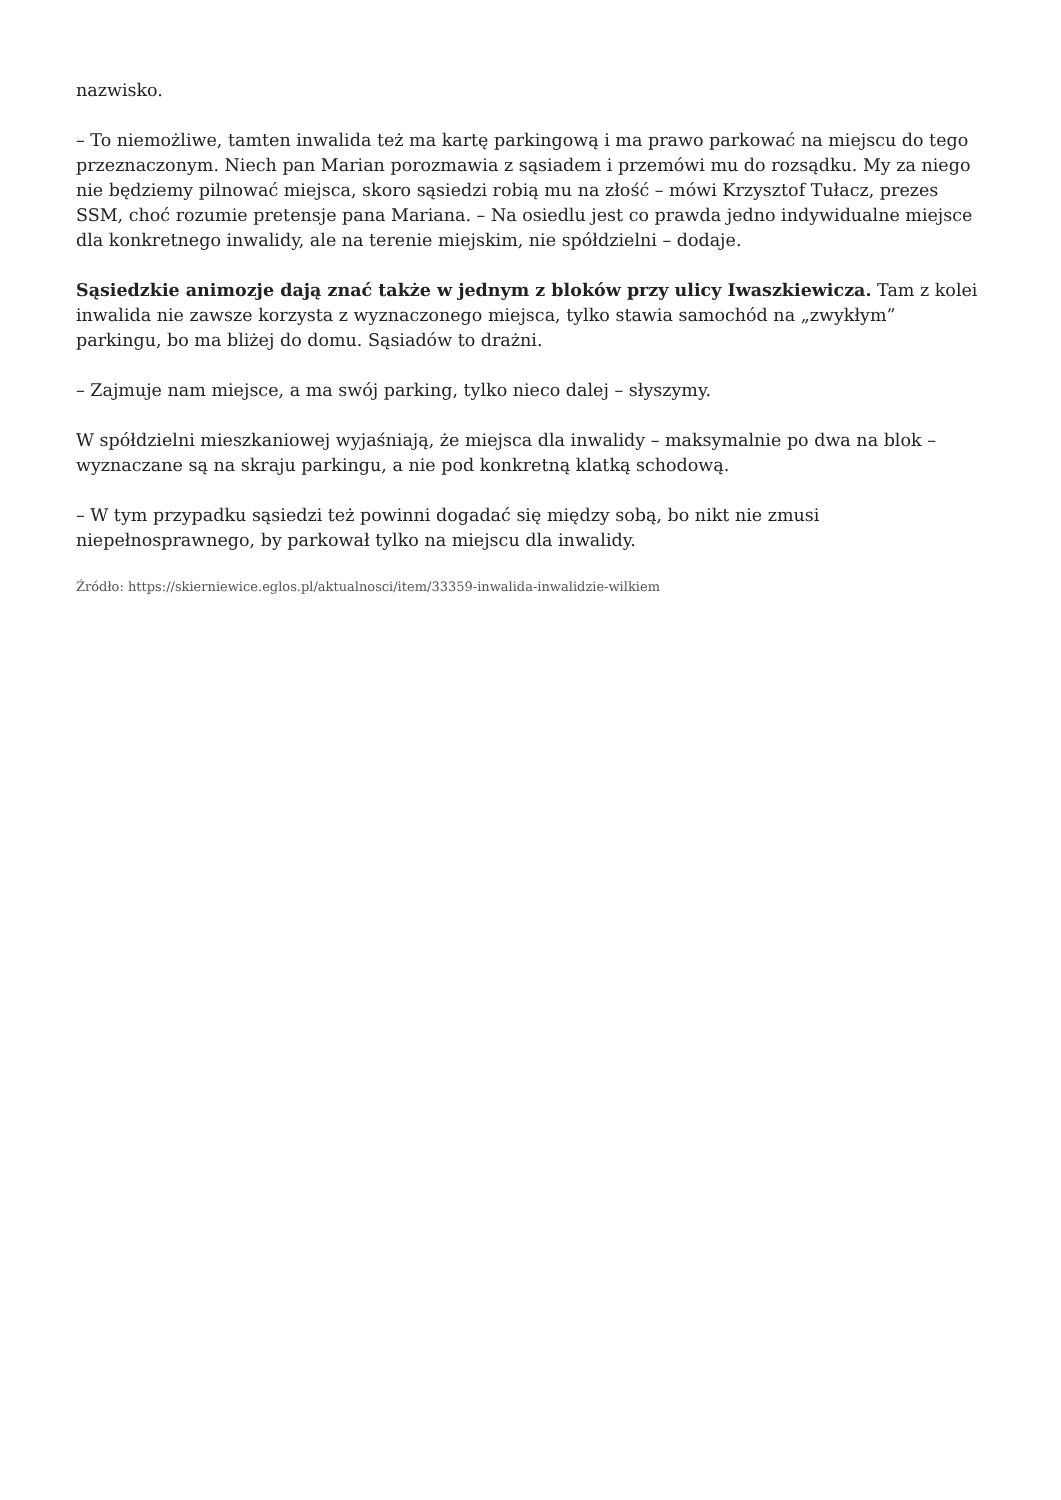nazwisko.
– To niemożliwe, tamten inwalida też ma kartę parkingową i ma prawo parkować na miejscu do tego przeznaczonym. Niech pan Marian porozmawia z sąsiadem i przemówi mu do rozsądku. My za niego nie będziemy pilnować miejsca, skoro sąsiedzi robią mu na złość – mówi Krzysztof Tułacz, prezes SSM, choć rozumie pretensje pana Mariana. – Na osiedlu jest co prawda jedno indywidualne miejsce dla konkretnego inwalidy, ale na terenie miejskim, nie spółdzielni – dodaje.
Sąsiedzkie animozje dają znać także w jednym z bloków przy ulicy Iwaszkiewicza. Tam z kolei inwalida nie zawsze korzysta z wyznaczonego miejsca, tylko stawia samochód na „zwykłym” parkingu, bo ma bliżej do domu. Sąsiadów to drażni.
– Zajmuje nam miejsce, a ma swój parking, tylko nieco dalej – słyszymy.
W spółdzielni mieszkaniowej wyjaśniają, że miejsca dla inwalidy – maksymalnie po dwa na blok – wyznaczane są na skraju parkingu, a nie pod konkretną klatką schodową.
– W tym przypadku sąsiedzi też powinni dogadać się między sobą, bo nikt nie zmusi niepełnosprawnego, by parkował tylko na miejscu dla inwalidy.
Źródło: https://skierniewice.eglos.pl/aktualnosci/item/33359-inwalida-inwalidzie-wilkiem